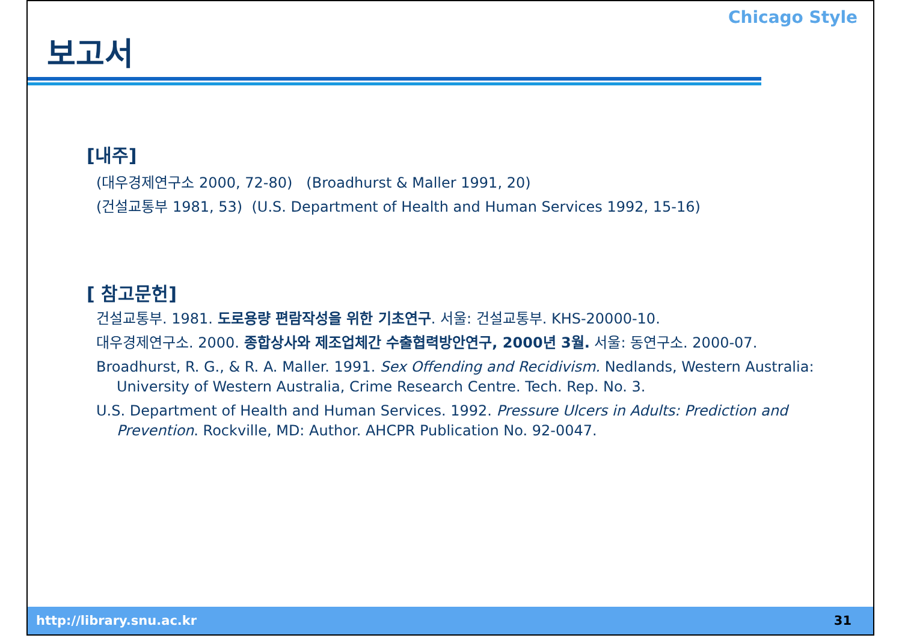보고서
Chicago Style
[내주]
(대우경제연구소 2000, 72-80) (Broadhurst & Maller 1991, 20)
(건설교통부 1981, 53) (U.S. Department of Health and Human Services 1992, 15-16)
[ 참고문헌]
건설교통부. 1981. 도로용량 편람작성을 위한 기초연구. 서울: 건설교통부. KHS-20000-10.
대우경제연구소. 2000. 종합상사와 제조업체간 수출협력방안연구, 2000년 3월. 서울: 동연구소. 2000-07.
Broadhurst, R. G., & R. A. Maller. 1991. Sex Offending and Recidivism. Nedlands, Western Australia: University of Western Australia, Crime Research Centre. Tech. Rep. No. 3.
U.S. Department of Health and Human Services. 1992. Pressure Ulcers in Adults: Prediction and Prevention. Rockville, MD: Author. AHCPR Publication No. 92-0047.
http://library.snu.ac.kr 31